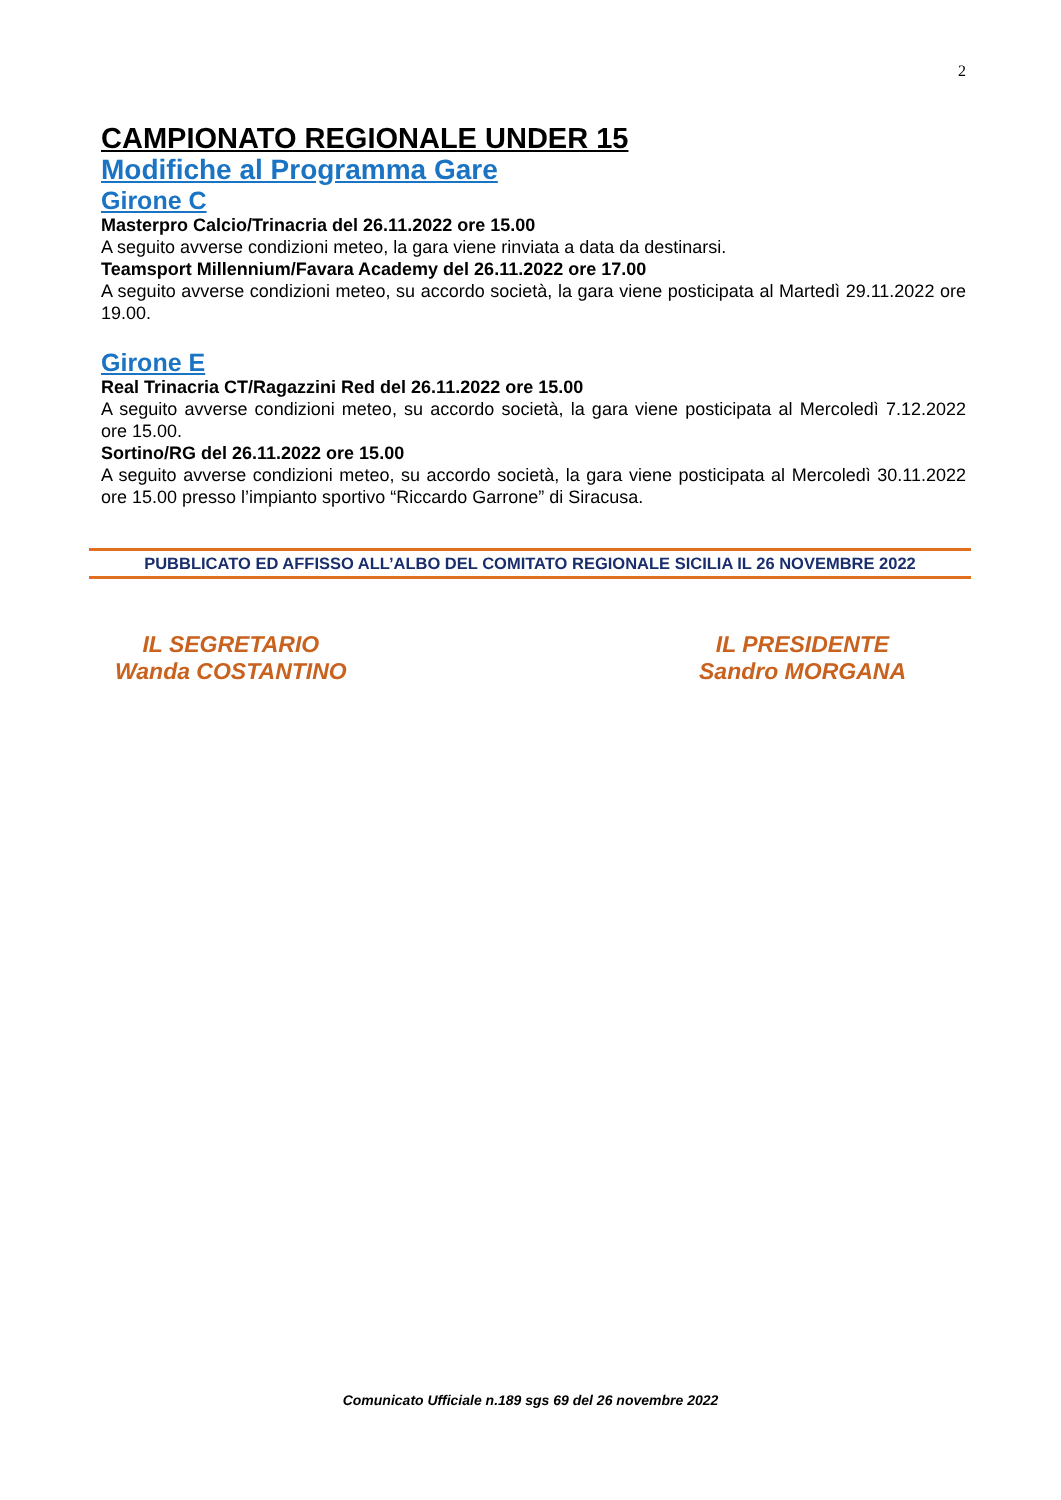2
CAMPIONATO REGIONALE UNDER 15
Modifiche al Programma Gare
Girone C
Masterpro Calcio/Trinacria del 26.11.2022 ore 15.00
A seguito avverse condizioni meteo, la gara viene rinviata a data da destinarsi.
Teamsport Millennium/Favara Academy del 26.11.2022 ore 17.00
A seguito avverse condizioni meteo, su accordo società, la gara viene posticipata al Martedì 29.11.2022 ore 19.00.
Girone E
Real Trinacria CT/Ragazzini Red del 26.11.2022 ore 15.00
A seguito avverse condizioni meteo, su accordo società, la gara viene posticipata al Mercoledì 7.12.2022 ore 15.00.
Sortino/RG del 26.11.2022 ore 15.00
A seguito avverse condizioni meteo, su accordo società, la gara viene posticipata al Mercoledì 30.11.2022 ore 15.00 presso l’impianto sportivo “Riccardo Garrone” di Siracusa.
PUBBLICATO ED AFFISSO ALL’ALBO DEL COMITATO REGIONALE SICILIA IL 26 NOVEMBRE 2022
IL SEGRETARIO
Wanda COSTANTINO
IL PRESIDENTE
Sandro MORGANA
Comunicato Ufficiale n.189 sgs 69 del 26 novembre 2022